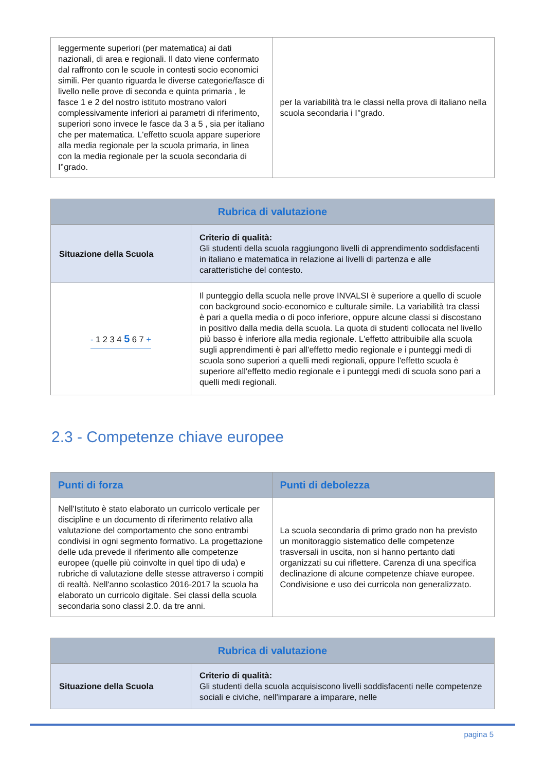| leggermente superiori (per matematica) ai dati nazionali, di area e regionali. Il dato viene confermato dal raffronto con le scuole in contesti socio economici simili. Per quanto riguarda le diverse categorie/fasce di livello nelle prove di seconda e quinta primaria , le fasce 1 e 2 del nostro istituto mostrano valori complessivamente inferiori ai parametri di riferimento, superiori sono invece le fasce da 3 a 5 , sia per italiano che per matematica. L'effetto scuola appare superiore alla media regionale per la scuola primaria, in linea con la media regionale per la scuola secondaria di I°grado. | per la variabilità tra le classi nella prova di italiano nella scuola secondaria i I°grado. |
| Rubrica di valutazione | |
| --- | --- |
| Situazione della Scuola | Criterio di qualità: Gli studenti della scuola raggiungono livelli di apprendimento soddisfacenti in italiano e matematica in relazione ai livelli di partenza e alle caratteristiche del contesto. |
| - 1 2 3 4 5 6 7 + | Il punteggio della scuola nelle prove INVALSI è superiore a quello di scuole con background socio-economico e culturale simile. La variabilità tra classi è pari a quella media o di poco inferiore, oppure alcune classi si discostano in positivo dalla media della scuola. La quota di studenti collocata nel livello più basso è inferiore alla media regionale. L'effetto attribuibile alla scuola sugli apprendimenti è pari all'effetto medio regionale e i punteggi medi di scuola sono superiori a quelli medi regionali, oppure l'effetto scuola è superiore all'effetto medio regionale e i punteggi medi di scuola sono pari a quelli medi regionali. |
2.3 - Competenze chiave europee
| Punti di forza | Punti di debolezza |
| --- | --- |
| Nell'Istituto è stato elaborato un curricolo verticale per discipline e un documento di riferimento relativo alla valutazione del comportamento che sono entrambi condivisi in ogni segmento formativo. La progettazione delle uda prevede il riferimento alle competenze europee (quelle più coinvolte in quel tipo di uda) e rubriche di valutazione delle stesse attraverso i compiti di realtà. Nell'anno scolastico 2016-2017 la scuola ha elaborato un curricolo digitale. Sei classi della scuola secondaria sono classi 2.0. da tre anni. | La scuola secondaria di primo grado non ha previsto un monitoraggio sistematico delle competenze trasversali in uscita, non si hanno pertanto dati organizzati su cui riflettere. Carenza di una specifica declinazione di alcune competenze chiave europee. Condivisione e uso dei curricola non generalizzato. |
| Rubrica di valutazione | |
| --- | --- |
| Situazione della Scuola | Criterio di qualità: Gli studenti della scuola acquisiscono livelli soddisfacenti nelle competenze sociali e civiche, nell'imparare a imparare, nelle |
pagina 5